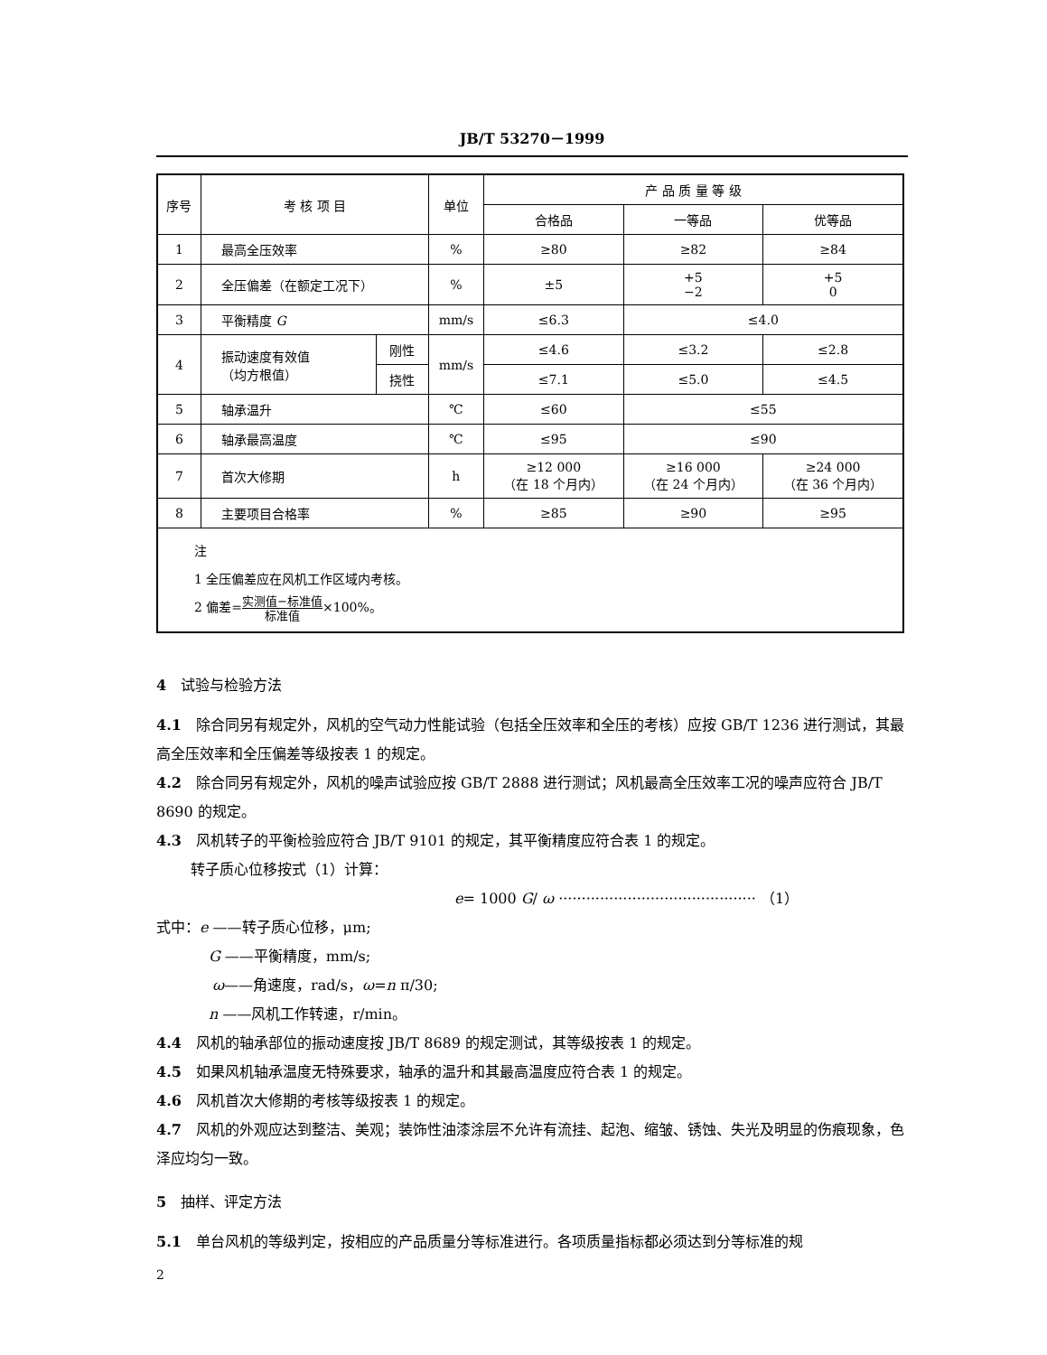JB/T 53270－1999
| 序号 | 考 核 项 目 | | 单位 | 产 品 质 量 等 级 | | |
| --- | --- | --- | --- | --- | --- | --- |
| | | | | 合格品 | 一等品 | 优等品 |
| 1 | 最高全压效率 | | % | ≥80 | ≥82 | ≥84 |
| 2 | 全压偏差（在额定工况下） | | % | ±5 | +5 −2 | +5 0 |
| 3 | 平衡精度 G | | mm/s | ≤6.3 | ≤4.0 | |
| 4 | 振动速度有效值 （均方根值） | 刚性 | mm/s | ≤4.6 | ≤3.2 | ≤2.8 |
| | | 挠性 | | ≤7.1 | ≤5.0 | ≤4.5 |
| 5 | 轴承温升 | | ℃ | ≤60 | ≤55 | |
| 6 | 轴承最高温度 | | ℃ | ≤95 | ≤90 | |
| 7 | 首次大修期 | | h | ≥12 000 （在 18 个月内） | ≥16 000 （在 24 个月内） | ≥24 000 （在 36 个月内） |
| 8 | 主要项目合格率 | | % | ≥85 | ≥90 | ≥95 |
| 注 1 全压偏差应在风机工作区域内考核。 2 偏差= 实测值−标准值 标准值 ×100%。 | | | | | | |
4　试验与检验方法
4.1　除合同另有规定外，风机的空气动力性能试验（包括全压效率和全压的考核）应按 GB/T 1236 进行测试，其最高全压效率和全压偏差等级按表 1 的规定。
4.2　除合同另有规定外，风机的噪声试验应按 GB/T 2888 进行测试；风机最高全压效率工况的噪声应符合 JB/T 8690 的规定。
4.3　风机转子的平衡检验应符合 JB/T 9101 的规定，其平衡精度应符合表 1 的规定。
转子质心位移按式（1）计算：
e= 1000 G/ ω ··········································· （1）
式中：e ——转子质心位移，μm;
G ——平衡精度，mm/s;
ω——角速度，rad/s，ω=n π/30;
n ——风机工作转速，r/min。
4.4　风机的轴承部位的振动速度按 JB/T 8689 的规定测试，其等级按表 1 的规定。
4.5　如果风机轴承温度无特殊要求，轴承的温升和其最高温度应符合表 1 的规定。
4.6　风机首次大修期的考核等级按表 1 的规定。
4.7　风机的外观应达到整洁、美观；装饰性油漆涂层不允许有流挂、起泡、缩皱、锈蚀、失光及明显的伤痕现象，色泽应均匀一致。
5　抽样、评定方法
5.1　单台风机的等级判定，按相应的产品质量分等标准进行。各项质量指标都必须达到分等标准的规
2